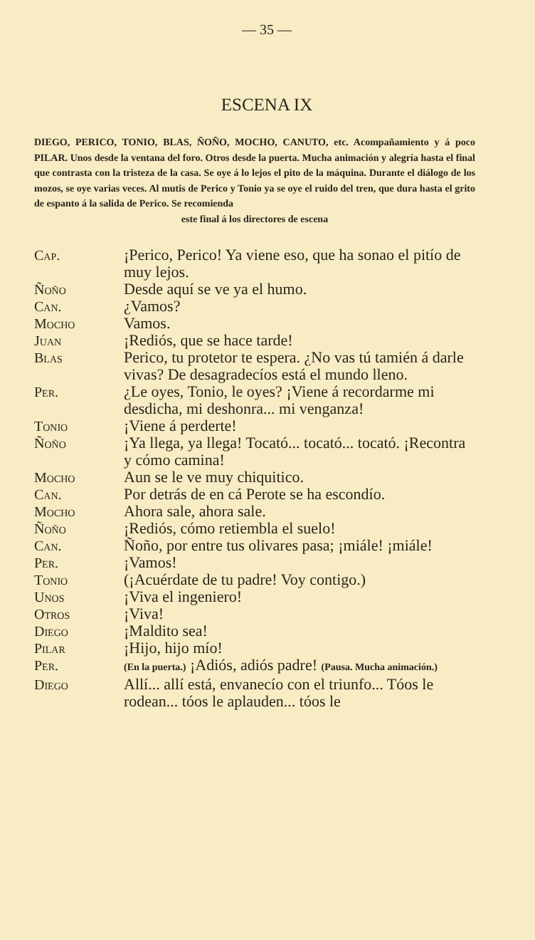— 35 —
ESCENA IX
DIEGO, PERICO, TONIO, BLAS, ÑOÑO, MOCHO, CANUTO, etc. Acompañamiento y á poco PILAR. Unos desde la ventana del foro. Otros desde la puerta. Mucha animación y alegría hasta el final que contrasta con la tristeza de la casa. Se oye á lo lejos el pito de la máquina. Durante el diálogo de los mozos, se oye varias veces. Al mutis de Perico y Tonio ya se oye el ruido del tren, que dura hasta el grito de espanto á la salida de Perico. Se recomienda
este final á los directores de escena
| Cap. | ¡Perico, Perico! Ya viene eso, que ha sonao el pitío de muy lejos. |
| Ñoño | Desde aquí se ve ya el humo. |
| Can. | ¿Vamos? |
| Mocho | Vamos. |
| Juan | ¡Rediós, que se hace tarde! |
| Blas | Perico, tu protetor te espera. ¿No vas tú tamién á darle vivas? De desagradecíos está el mundo lleno. |
| Per. | ¿Le oyes, Tonio, le oyes? ¡Viene á recordarme mi desdicha, mi deshonra... mi venganza! |
| Tonio | ¡Viene á perderte! |
| Ñoño | ¡Ya llega, ya llega! Tocató... tocató... tocató. ¡Recontra y cómo camina! |
| Mocho | Aun se le ve muy chiquitico. |
| Can. | Por detrás de en cá Perote se ha escondío. |
| Mocho | Ahora sale, ahora sale. |
| Ñoño | ¡Rediós, cómo retiembla el suelo! |
| Can. | Ñoño, por entre tus olivares pasa; ¡miále! ¡miále! |
| Per. | ¡Vamos! |
| Tonio | (¡Acuérdate de tu padre! Voy contigo.) |
| Unos | ¡Viva el ingeniero! |
| Otros | ¡Viva! |
| Diego | ¡Maldito sea! |
| Pilar | ¡Hijo, hijo mío! |
| Per. | (En la puerta.) ¡Adiós, adiós padre! (Pausa. Mucha animación.) |
| Diego | Allí... allí está, envanecío con el triunfo... Tóos le rodean... tóos le aplauden... tóos le |